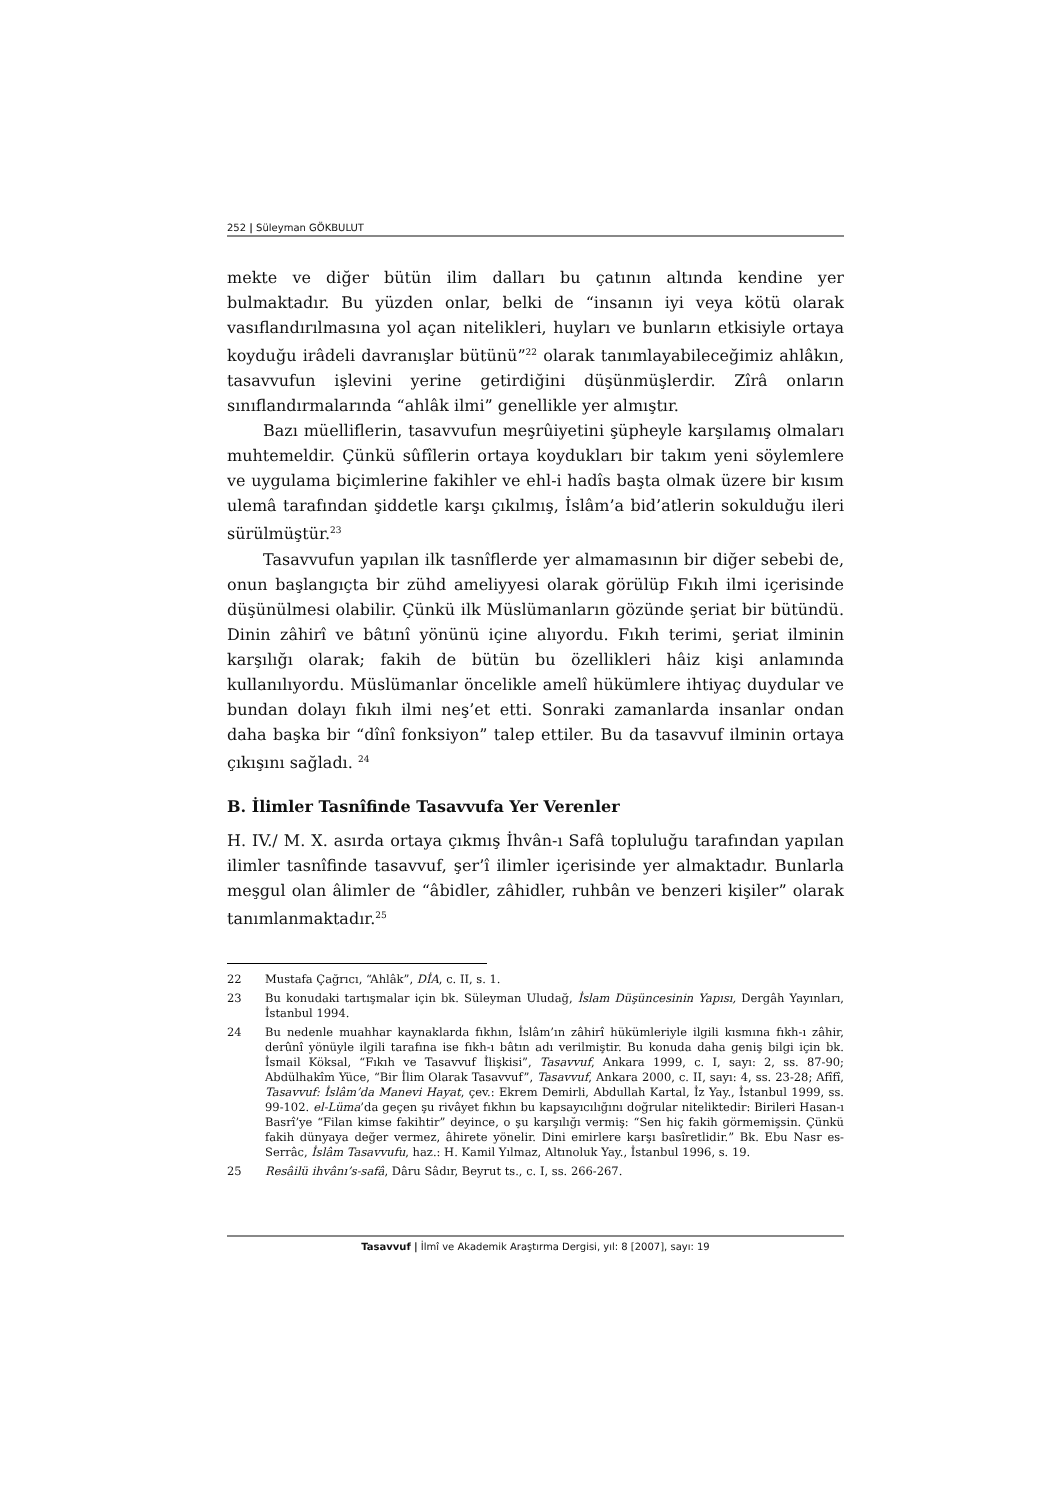252 | Süleyman GÖKBULUT
mekte ve diğer bütün ilim dalları bu çatının altında kendine yer bulmaktadır. Bu yüzden onlar, belki de “insanın iyi veya kötü olarak vasıflandırılmasına yol açan nitelikleri, huyları ve bunların etkisiyle ortaya koyduğu irâdeli davranışlar bütünü”<sup>22</sup> olarak tanımlayabileceğimiz ahlâkın, tasavvufun işlevini yerine getirdiğini düşünmüşlerdir. Zîrâ onların sınıflandırmalarında “ahlâk ilmi” genellikle yer almıştır.
Bazı müelliflerin, tasavvufun meşrûiyetini şüpheyle karşılamış olmaları muhtemeldir. Çünkü sûfîlerin ortaya koydukları bir takım yeni söylemlere ve uygulama biçimlerine fakihler ve ehl-i hadîs başta olmak üzere bir kısım ulemâ tarafından şiddetle karşı çıkılmış, İslâm’a bid’atlerin sokulduğu ileri sürülmüştür.<sup>23</sup>
Tasavvufun yapılan ilk tasnîflerde yer almamasının bir diğer sebebi de, onun başlangıçta bir zühd ameliyyesi olarak görülüp Fıkıh ilmi içerisinde düşünülmesi olabilir. Çünkü ilk Müslümanların gözünde şeriat bir bütündü. Dinin zâhirî ve bâtınî yönünü içine alıyordu. Fıkıh terimi, şeriat ilminin karşılığı olarak; fakih de bütün bu özellikleri hâiz kişi anlamında kullanılıyordu. Müslümanlar öncelikle amelî hükümlere ihtiyaç duydular ve bundan dolayı fıkıh ilmi neş’et etti. Sonraki zamanlarda insanlar ondan daha başka bir “dînî fonksiyon” talep ettiler. Bu da tasavvuf ilminin ortaya çıkışını sağladı. <sup>24</sup>
B. İlimler Tasnîfinde Tasavvufa Yer Verenler
H. IV./ M. X. asırda ortaya çıkmış İhvân-ı Safâ topluluğu tarafından yapılan ilimler tasnîfinde tasavvuf, şer’î ilimler içerisinde yer almaktadır. Bunlarla meşgul olan âlimler de “âbidler, zâhidler, ruhbân ve benzeri kişiler” olarak tanımlanmaktadır.<sup>25</sup>
22 Mustafa Çağrıcı, “Ahlâk”, DİA, c. II, s. 1.
23 Bu konudaki tartışmalar için bk. Süleyman Uludağ, İslam Düşüncesinin Yapısı, Dergâh Yayınları, İstanbul 1994.
24 Bu nedenle muahhar kaynaklarda fıkhın, İslâm’ın zâhirî hükümleriyle ilgili kısmına fıkh-ı zâhir, derûnî yönüyle ilgili tarafına ise fıkh-ı bâtın adı verilmiştir. Bu konuda daha geniş bilgi için bk. İsmail Köksal, “Fıkıh ve Tasavvuf İlişkisi”, Tasavvuf, Ankara 1999, c. I, sayı: 2, ss. 87-90; Abdülhakîm Yüce, “Bir İlim Olarak Tasavvuf”, Tasavvuf, Ankara 2000, c. II, sayı: 4, ss. 23-28; Afîfî, Tasavvuf: İslâm’da Manevi Hayat, çev.: Ekrem Demirli, Abdullah Kartal, İz Yay., İstanbul 1999, ss. 99-102. el-Lüma’da geçen şu rivâyet fıkhın bu kapsayıcılığını doğrular niteliktedir: Birileri Hasan-ı Basrî’ye “Filan kimse fakihtir” deyince, o şu karşılığı vermiş: “Sen hiç fakih görmemişsin. Çünkü fakih dünyaya değer vermez, âhirete yönelir. Dini emirlere karşı basîretlidir.” Bk. Ebu Nasr es-Serrâc, İslâm Tasavvufu, haz.: H. Kamil Yılmaz, Altınoluk Yay., İstanbul 1996, s. 19.
25 Resâilü ihvânı’s-safâ, Dâru Sâdır, Beyrut ts., c. I, ss. 266-267.
Tasavvuf | İlmî ve Akademik Araştırma Dergisi, yıl: 8 [2007], sayı: 19